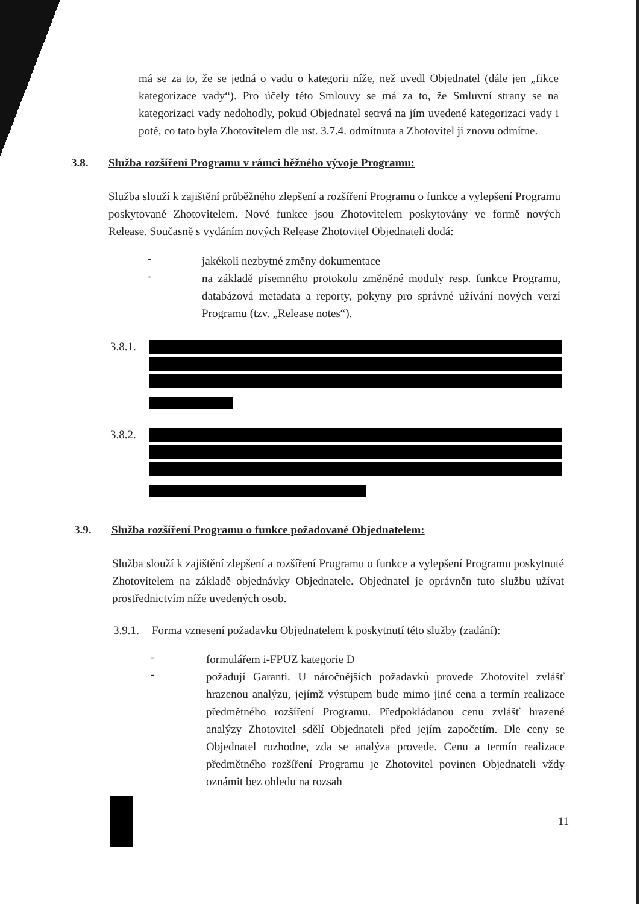má se za to, že se jedná o vadu o kategorii níže, než uvedl Objednatel (dále jen „fikce kategorizace vady“). Pro účely této Smlouvy se má za to, že Smluvní strany se na kategorizaci vady nedohodly, pokud Objednatel setrvá na jím uvedené kategorizaci vady i poté, co tato byla Zhotovitelem dle ust. 3.7.4. odmítnuta a Zhotovitel ji znovu odmítne.
3.8. Služba rozšíření Programu v rámci běžného vývoje Programu:
Služba slouží k zajištění průběžného zlepšení a rozšíření Programu o funkce a vylepšení Programu poskytované Zhotovitelem. Nové funkce jsou Zhotovitelem poskytovány ve formě nových Release. Současně s vydáním nových Release Zhotovitel Objednateli dodá:
-
jakékoli nezbytné změny dokumentace
-
na základě písemného protokolu změněné moduly resp. funkce Programu, databázová metadata a reporty, pokyny pro správné užívání nových verzí Programu (tzv. „Release notes“).
3.8.1.
3.8.2.
3.9. Služba rozšíření Programu o funkce požadované Objednatelem:
Služba slouží k zajištění zlepšení a rozšíření Programu o funkce a vylepšení Programu poskytnuté Zhotovitelem na základě objednávky Objednatele. Objednatel je oprávněn tuto službu užívat prostřednictvím níže uvedených osob.
3.9.1. Forma vznesení požadavku Objednatelem k poskytnutí této služby (zadání):
-
formulářem i-FPUZ kategorie D
-
požadují Garanti. U náročnějších požadavků provede Zhotovitel zvlášť hrazenou analýzu, jejímž výstupem bude mimo jiné cena a termín realizace předmětného rozšíření Programu. Předpokládanou cenu zvlášť hrazené analýzy Zhotovitel sdělí Objednateli před jejím započetím. Dle ceny se Objednatel rozhodne, zda se analýza provede. Cenu a termín realizace předmětného rozšíření Programu je Zhotovitel povinen Objednateli vždy oznámit bez ohledu na rozsah
11